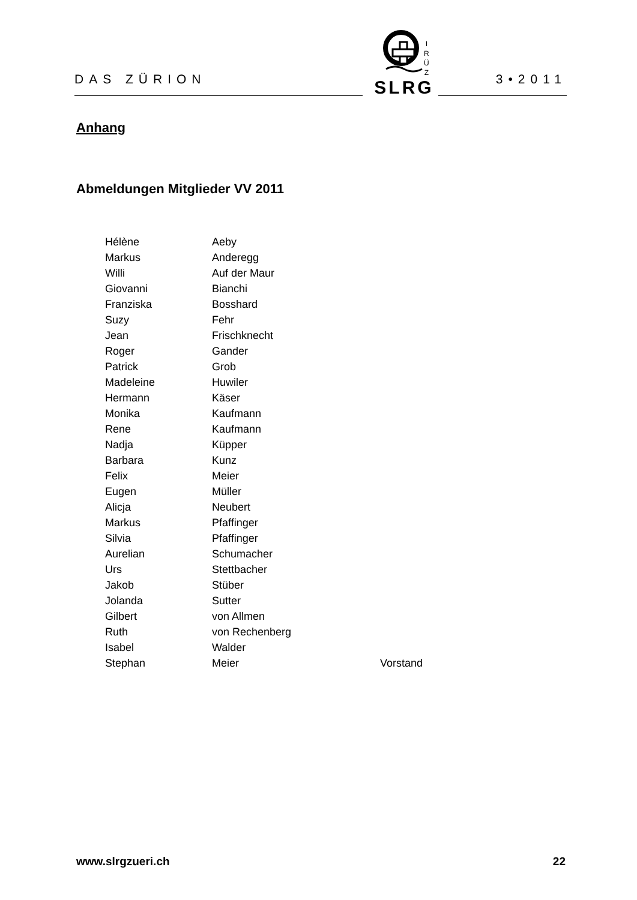DAS ZÜRION 3•2011
SLRG
I
R
Ü
Z
Anhang
Abmeldungen Mitglieder VV 2011
| Hélène | Aeby | |
| Markus | Anderegg | |
| Willi | Auf der Maur | |
| Giovanni | Bianchi | |
| Franziska | Bosshard | |
| Suzy | Fehr | |
| Jean | Frischknecht | |
| Roger | Gander | |
| Patrick | Grob | |
| Madeleine | Huwiler | |
| Hermann | Käser | |
| Monika | Kaufmann | |
| Rene | Kaufmann | |
| Nadja | Küpper | |
| Barbara | Kunz | |
| Felix | Meier | |
| Eugen | Müller | |
| Alicja | Neubert | |
| Markus | Pfaffinger | |
| Silvia | Pfaffinger | |
| Aurelian | Schumacher | |
| Urs | Stettbacher | |
| Jakob | Stüber | |
| Jolanda | Sutter | |
| Gilbert | von Allmen | |
| Ruth | von Rechenberg | |
| Isabel | Walder | |
| Stephan | Meier | Vorstand |
www.slrgzueri.ch 22